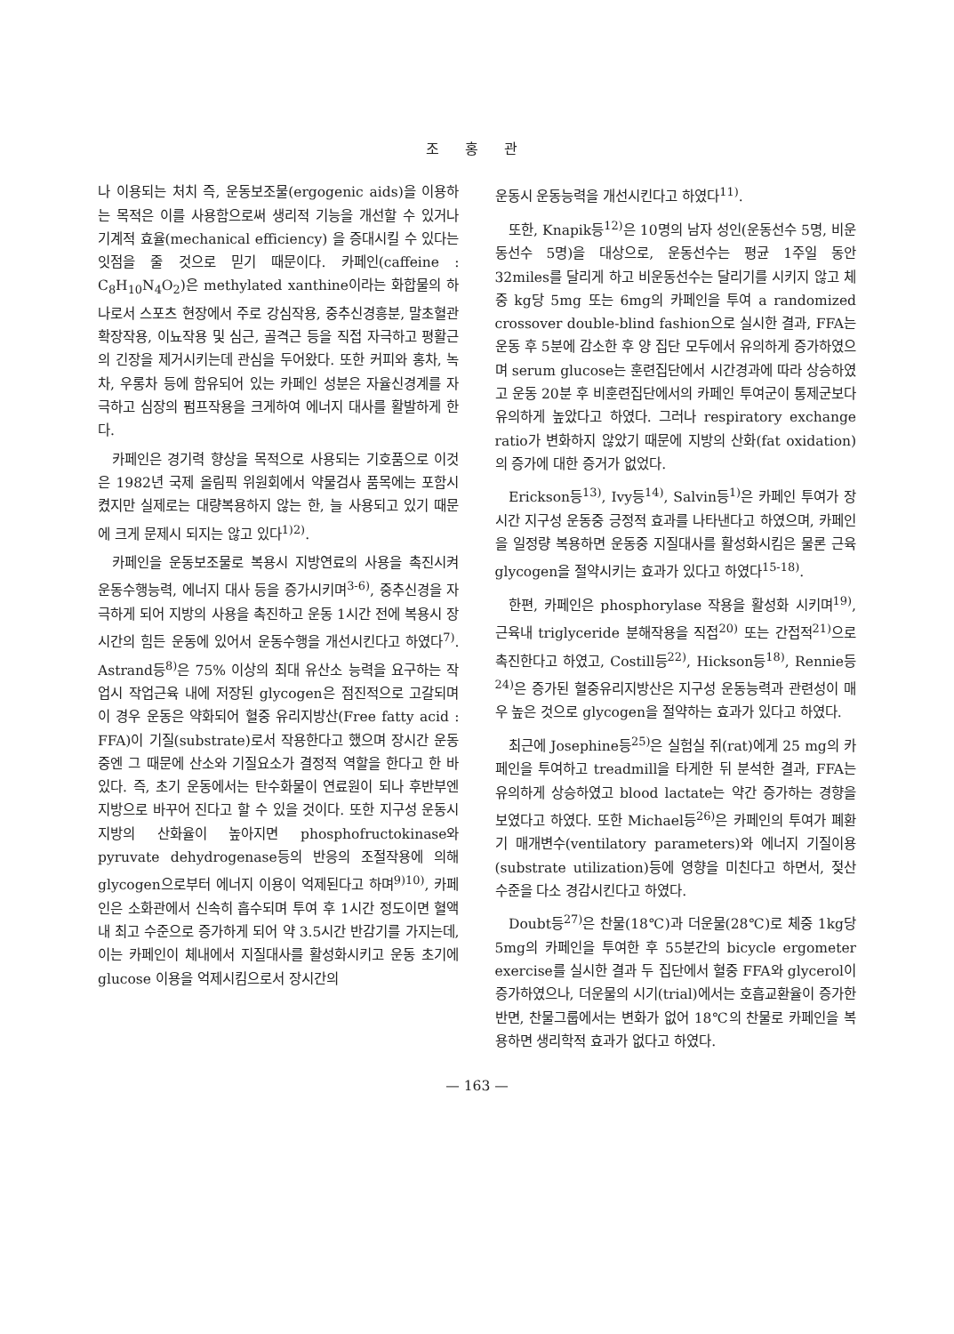조 홍 관
나 이용되는 처치 즉, 운동보조물(ergogenic aids)을 이용하는 목적은 이를 사용함으로써 생리적 기능을 개선할 수 있거나 기계적 효율(mechanical efficiency) 을 증대시킬 수 있다는 잇점을 줄 것으로 믿기 때문이다. 카페인(caffeine : C<sub>8</sub>H<sub>10</sub>N<sub>4</sub>O<sub>2</sub>)은 methylated xanthine이라는 화합물의 하나로서 스포츠 현장에서 주로 강심작용, 중추신경흥분, 말초혈관 확장작용, 이뇨작용 및 심근, 골격근 등을 직접 자극하고 평활근의 긴장을 제거시키는데 관심을 두어왔다. 또한 커피와 홍차, 녹차, 우롱차 등에 함유되어 있는 카페인 성분은 자율신경계를 자극하고 심장의 펌프작용을 크게하여 에너지 대사를 활발하게 한다.
카페인은 경기력 향상을 목적으로 사용되는 기호품으로 이것은 1982년 국제 올림픽 위원회에서 약물검사 품목에는 포함시켰지만 실제로는 대량복용하지 않는 한, 늘 사용되고 있기 때문에 크게 문제시 되지는 않고 있다<sup>1)2)</sup>.
카페인을 운동보조물로 복용시 지방연료의 사용을 촉진시켜 운동수행능력, 에너지 대사 등을 증가시키며<sup>3-6)</sup>, 중추신경을 자극하게 되어 지방의 사용을 촉진하고 운동 1시간 전에 복용시 장시간의 힘든 운동에 있어서 운동수행을 개선시킨다고 하였다<sup>7)</sup>. Astrand등<sup>8)</sup>은 75% 이상의 최대 유산소 능력을 요구하는 작업시 작업근육 내에 저장된 glycogen은 점진적으로 고갈되며 이 경우 운동은 약화되어 혈중 유리지방산(Free fatty acid : FFA)이 기질(substrate)로서 작용한다고 했으며 장시간 운동 중엔 그 때문에 산소와 기질요소가 결정적 역할을 한다고 한 바 있다. 즉, 초기 운동에서는 탄수화물이 연료원이 되나 후반부엔 지방으로 바꾸어 진다고 할 수 있을 것이다. 또한 지구성 운동시 지방의 산화율이 높아지면 phosphofructokinase와 pyruvate dehydrogenase등의 반응의 조절작용에 의해 glycogen으로부터 에너지 이용이 억제된다고 하며<sup>9)10)</sup>, 카페인은 소화관에서 신속히 흡수되며 투여 후 1시간 정도이면 혈액내 최고 수준으로 증가하게 되어 약 3.5시간 반감기를 가지는데, 이는 카페인이 체내에서 지질대사를 활성화시키고 운동 초기에 glucose 이용을 억제시킴으로서 장시간의
운동시 운동능력을 개선시킨다고 하였다<sup>11)</sup>.
또한, Knapik등<sup>12)</sup>은 10명의 남자 성인(운동선수 5명, 비운동선수 5명)을 대상으로, 운동선수는 평균 1주일 동안 32miles를 달리게 하고 비운동선수는 달리기를 시키지 않고 체중 kg당 5mg 또는 6mg의 카페인을 투여 a randomized crossover double-blind fashion으로 실시한 결과, FFA는 운동 후 5분에 감소한 후 양 집단 모두에서 유의하게 증가하였으며 serum glucose는 훈련집단에서 시간경과에 따라 상승하였고 운동 20분 후 비훈련집단에서의 카페인 투여군이 통제군보다 유의하게 높았다고 하였다. 그러나 respiratory exchange ratio가 변화하지 않았기 때문에 지방의 산화(fat oxidation)의 증가에 대한 증거가 없었다.
Erickson등<sup>13)</sup>, Ivy등<sup>14)</sup>, Salvin등<sup>1)</sup>은 카페인 투여가 장시간 지구성 운동중 긍정적 효과를 나타낸다고 하였으며, 카페인을 일정량 복용하면 운동중 지질대사를 활성화시킴은 물론 근육 glycogen을 절약시키는 효과가 있다고 하였다<sup>15-18)</sup>.
한편, 카페인은 phosphorylase 작용을 활성화 시키며<sup>19)</sup>, 근육내 triglyceride 분해작용을 직접<sup>20)</sup> 또는 간접적<sup>21)</sup>으로 촉진한다고 하였고, Costill등<sup>22)</sup>, Hickson등<sup>18)</sup>, Rennie등<sup>24)</sup>은 증가된 혈중유리지방산은 지구성 운동능력과 관련성이 매우 높은 것으로 glycogen을 절약하는 효과가 있다고 하였다.
최근에 Josephine등<sup>25)</sup>은 실험실 쥐(rat)에게 25 mg의 카페인을 투여하고 treadmill을 타게한 뒤 분석한 결과, FFA는 유의하게 상승하였고 blood lactate는 약간 증가하는 경향을 보였다고 하였다. 또한 Michael등<sup>26)</sup>은 카페인의 투여가 폐환기 매개변수(ventilatory parameters)와 에너지 기질이용(substrate utilization)등에 영향을 미친다고 하면서, 젖산 수준을 다소 경감시킨다고 하였다.
Doubt등<sup>27)</sup>은 찬물(18℃)과 더운물(28℃)로 체중 1kg당 5mg의 카페인을 투여한 후 55분간의 bicycle ergometer exercise를 실시한 결과 두 집단에서 혈중 FFA와 glycerol이 증가하였으나, 더운물의 시기(trial)에서는 호흡교환율이 증가한 반면, 찬물그룹에서는 변화가 없어 18℃의 찬물로 카페인을 복용하면 생리학적 효과가 없다고 하였다.
— 163 —